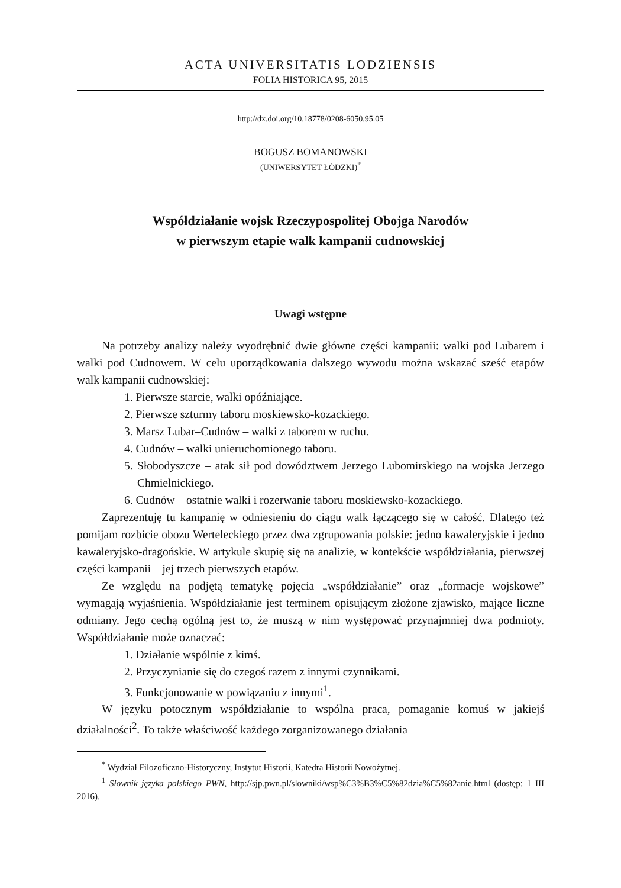ACTA UNIVERSITATIS LODZIENSIS
FOLIA HISTORICA 95, 2015
http://dx.doi.org/10.18778/0208-6050.95.05
BOGUSZ BOMANOWSKI
(UNIWERSYTET ŁÓDZKI)<sup>*</sup>
Współdziałanie wojsk Rzeczypospolitej Obojga Narodów
w pierwszym etapie walk kampanii cudnowskiej
Uwagi wstępne
Na potrzeby analizy należy wyodrębnić dwie główne części kampanii: walki pod Lubarem i walki pod Cudnowem. W celu uporządkowania dalszego wywodu można wskazać sześć etapów walk kampanii cudnowskiej:
1. Pierwsze starcie, walki opóźniające.
2. Pierwsze szturmy taboru moskiewsko-kozackiego.
3. Marsz Lubar–Cudnów – walki z taborem w ruchu.
4. Cudnów – walki unieruchomionego taboru.
5. Słobodyszcze – atak sił pod dowództwem Jerzego Lubomirskiego na wojska Jerzego Chmielnickiego.
6. Cudnów – ostatnie walki i rozerwanie taboru moskiewsko-kozackiego.
Zaprezentuję tu kampanię w odniesieniu do ciągu walk łączącego się w całość. Dlatego też pomijam rozbicie obozu Werteleckiego przez dwa zgrupowania polskie: jedno kawaleryjskie i jedno kawaleryjsko-dragońskie. W artykule skupię się na analizie, w kontekście współdziałania, pierwszej części kampanii – jej trzech pierwszych etapów.
Ze względu na podjętą tematykę pojęcia „współdziałanie” oraz „formacje wojskowe” wymagają wyjaśnienia. Współdziałanie jest terminem opisującym złożone zjawisko, mające liczne odmiany. Jego cechą ogólną jest to, że muszą w nim występować przynajmniej dwa podmioty. Współdziałanie może oznaczać:
1. Działanie wspólnie z kimś.
2. Przyczynianie się do czegoś razem z innymi czynnikami.
3. Funkcjonowanie w powiązaniu z innymi<sup>1</sup>.
W języku potocznym współdziałanie to wspólna praca, pomaganie komuś w jakiejś działalności<sup>2</sup>. To także właściwość każdego zorganizowanego działania
<sup>*</sup> Wydział Filozoficzno-Historyczny, Instytut Historii, Katedra Historii Nowożytnej.
<sup>1</sup> Słownik języka polskiego PWN, http://sjp.pwn.pl/slowniki/wsp%C3%B3%C5%82dzia%C5%82anie.html (dostęp: 1 III 2016).